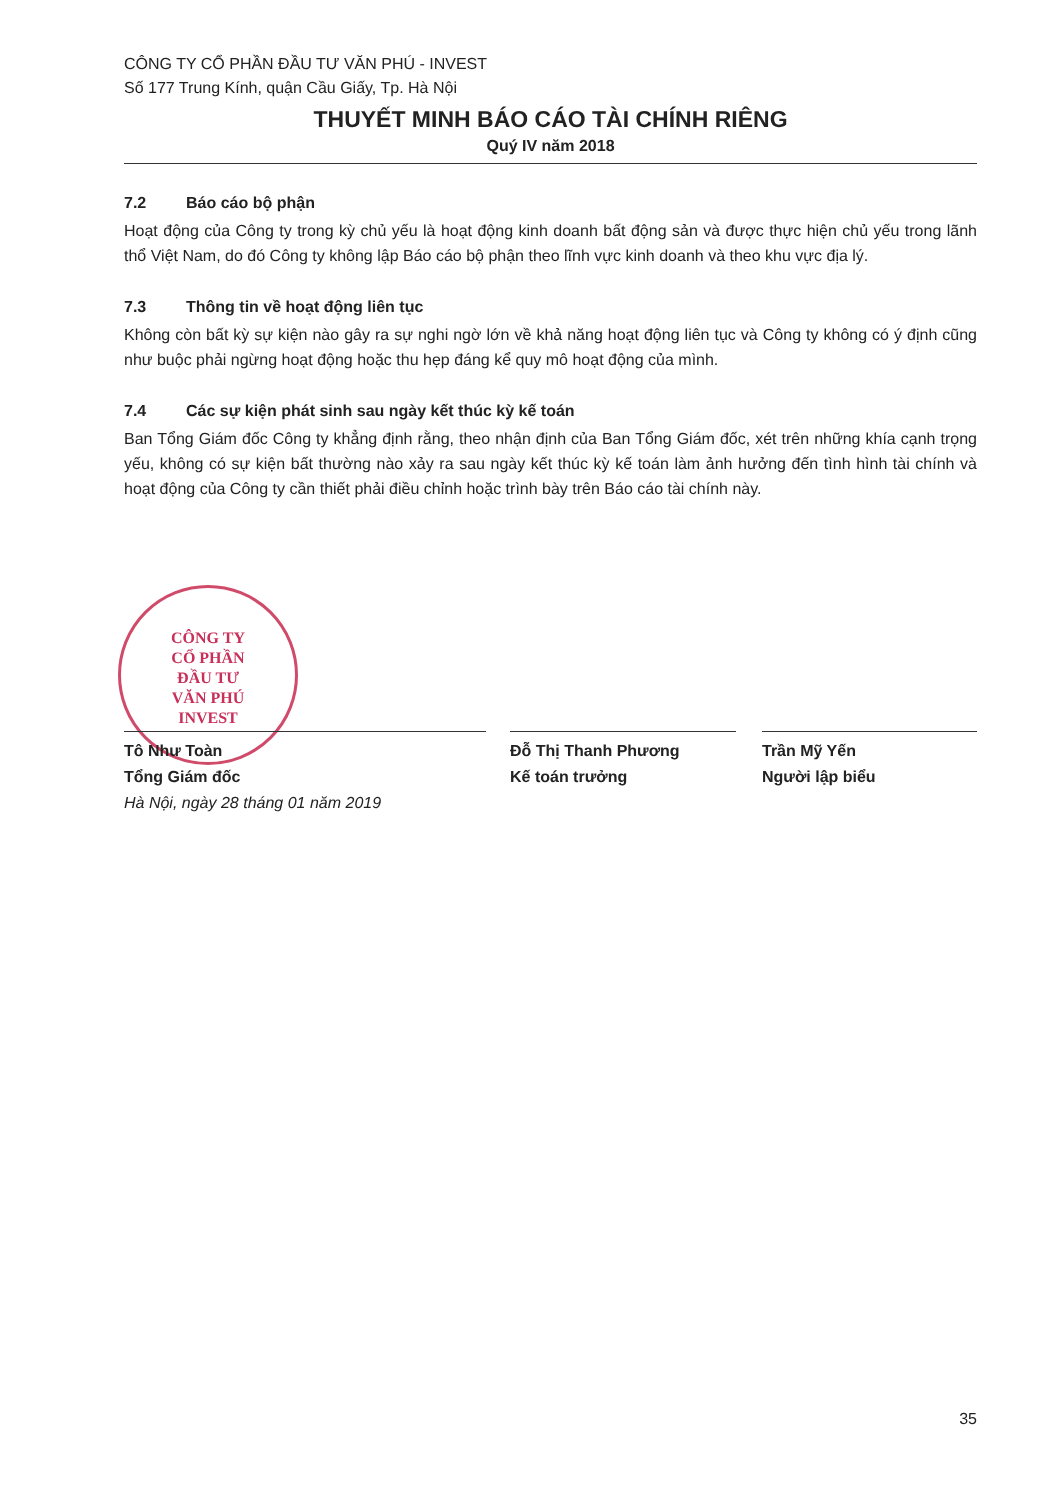CÔNG TY
CỔ PHẦN
ĐẦU TƯ
VĂN PHÚ
INVEST
CÔNG TY CỔ PHẦN ĐẦU TƯ VĂN PHÚ - INVEST
Số 177 Trung Kính, quận Cầu Giấy, Tp. Hà Nội
THUYẾT MINH BÁO CÁO TÀI CHÍNH RIÊNG
Quý IV năm 2018
7.2 Báo cáo bộ phận
Hoạt động của Công ty trong kỳ chủ yếu là hoạt động kinh doanh bất động sản và được thực hiện chủ yếu trong lãnh thổ Việt Nam, do đó Công ty không lập Báo cáo bộ phận theo lĩnh vực kinh doanh và theo khu vực địa lý.
7.3 Thông tin về hoạt động liên tục
Không còn bất kỳ sự kiện nào gây ra sự nghi ngờ lớn về khả năng hoạt động liên tục và Công ty không có ý định cũng như buộc phải ngừng hoạt động hoặc thu hẹp đáng kể quy mô hoạt động của mình.
7.4 Các sự kiện phát sinh sau ngày kết thúc kỳ kế toán
Ban Tổng Giám đốc Công ty khẳng định rằng, theo nhận định của Ban Tổng Giám đốc, xét trên những khía cạnh trọng yếu, không có sự kiện bất thường nào xảy ra sau ngày kết thúc kỳ kế toán làm ảnh hưởng đến tình hình tài chính và hoạt động của Công ty cần thiết phải điều chỉnh hoặc trình bày trên Báo cáo tài chính này.
Tô Như Toàn
Tổng Giám đốc
Hà Nội, ngày 28 tháng 01 năm 2019
Đỗ Thị Thanh Phương
Kế toán trưởng
Trần Mỹ Yến
Người lập biểu
35